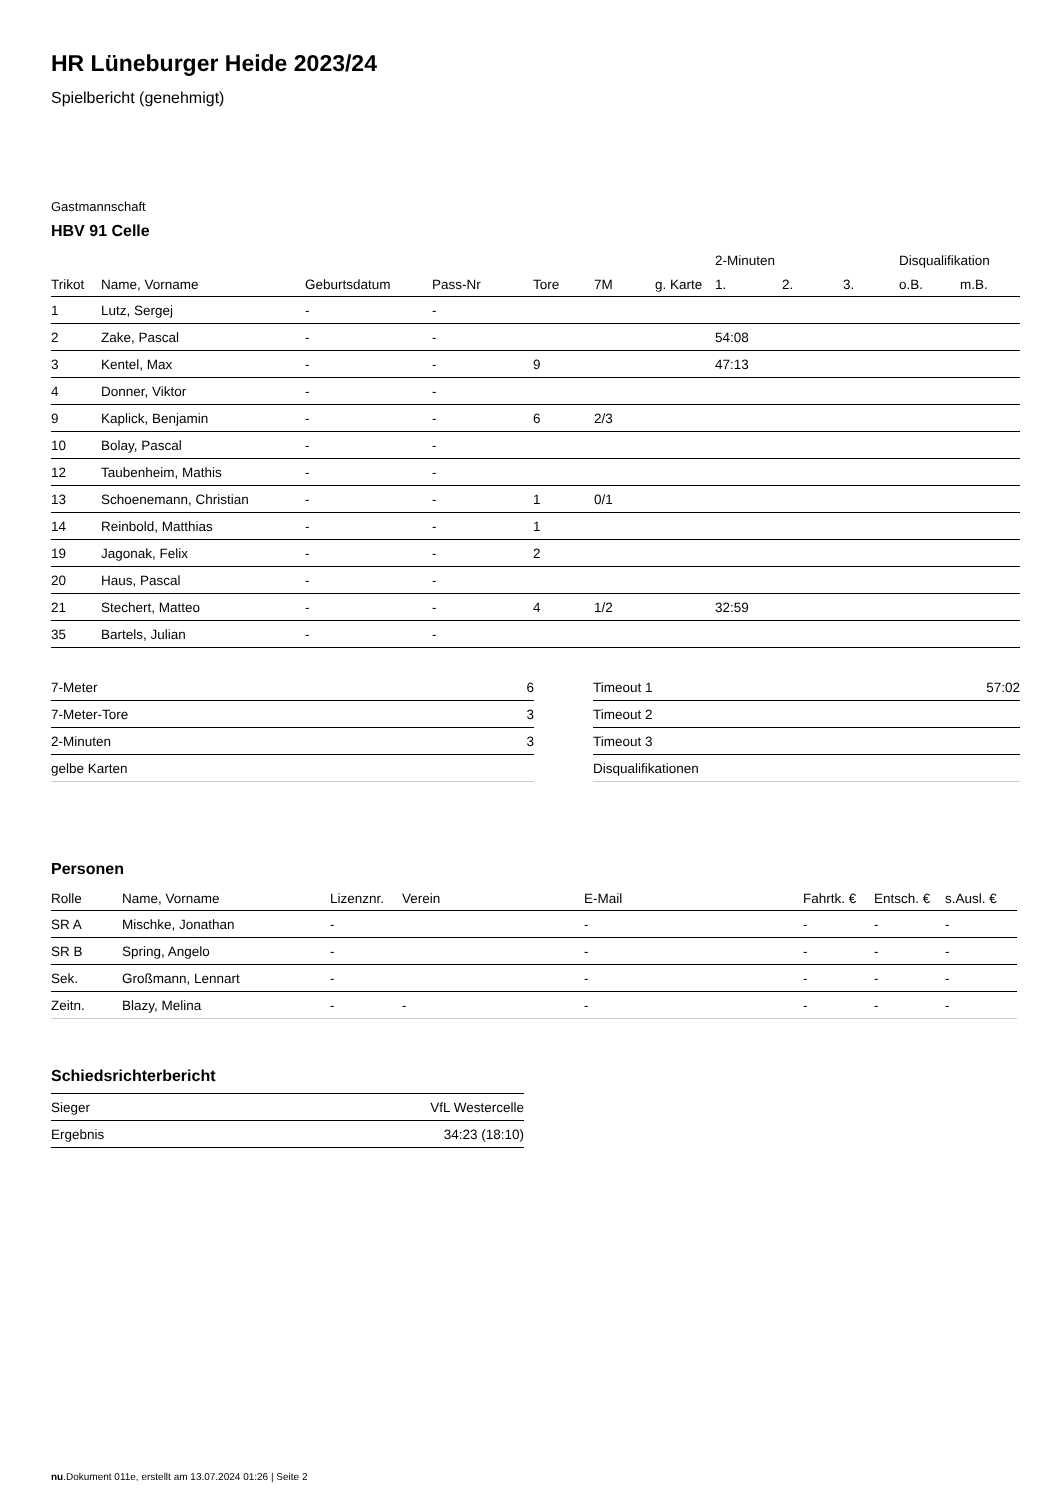HR Lüneburger Heide 2023/24
Spielbericht (genehmigt)
Gastmannschaft
HBV 91 Celle
| | | | | | | | 2-Minuten | | | Disqualifikation | |
| --- | --- | --- | --- | --- | --- | --- | --- | --- | --- | --- | --- |
| Trikot | Name, Vorname | Geburtsdatum | Pass-Nr | Tore | 7M | g. Karte | 1. | 2. | 3. | o.B. | m.B. |
| 1 | Lutz, Sergej | - | - | | | | | | | | |
| 2 | Zake, Pascal | - | - | | | | 54:08 | | | | |
| 3 | Kentel, Max | - | - | 9 | | | 47:13 | | | | |
| 4 | Donner, Viktor | - | - | | | | | | | | |
| 9 | Kaplick, Benjamin | - | - | 6 | 2/3 | | | | | | |
| 10 | Bolay, Pascal | - | - | | | | | | | | |
| 12 | Taubenheim, Mathis | - | - | | | | | | | | |
| 13 | Schoenemann, Christian | - | - | 1 | 0/1 | | | | | | |
| 14 | Reinbold, Matthias | - | - | 1 | | | | | | | |
| 19 | Jagonak, Felix | - | - | 2 | | | | | | | |
| 20 | Haus, Pascal | - | - | | | | | | | | |
| 21 | Stechert, Matteo | - | - | 4 | 1/2 | | 32:59 | | | | |
| 35 | Bartels, Julian | - | - | | | | | | | | |
| 7-Meter | 6 |
| 7-Meter-Tore | 3 |
| 2-Minuten | 3 |
| gelbe Karten | |
| Timeout 1 | 57:02 |
| Timeout 2 | |
| Timeout 3 | |
| Disqualifikationen | |
Personen
| Rolle | Name, Vorname | Lizenznr. | Verein | E-Mail | Fahrtk. € | Entsch. € | s.Ausl. € |
| --- | --- | --- | --- | --- | --- | --- | --- |
| SR A | Mischke, Jonathan | - | | - | - | - | - |
| SR B | Spring, Angelo | - | | - | - | - | - |
| Sek. | Großmann, Lennart | - | | - | - | - | - |
| Zeitn. | Blazy, Melina | - | - | - | - | - | - |
Schiedsrichterbericht
| Sieger | VfL Westercelle |
| Ergebnis | 34:23 (18:10) |
nu.Dokument 011e, erstellt am 13.07.2024 01:26 | Seite 2